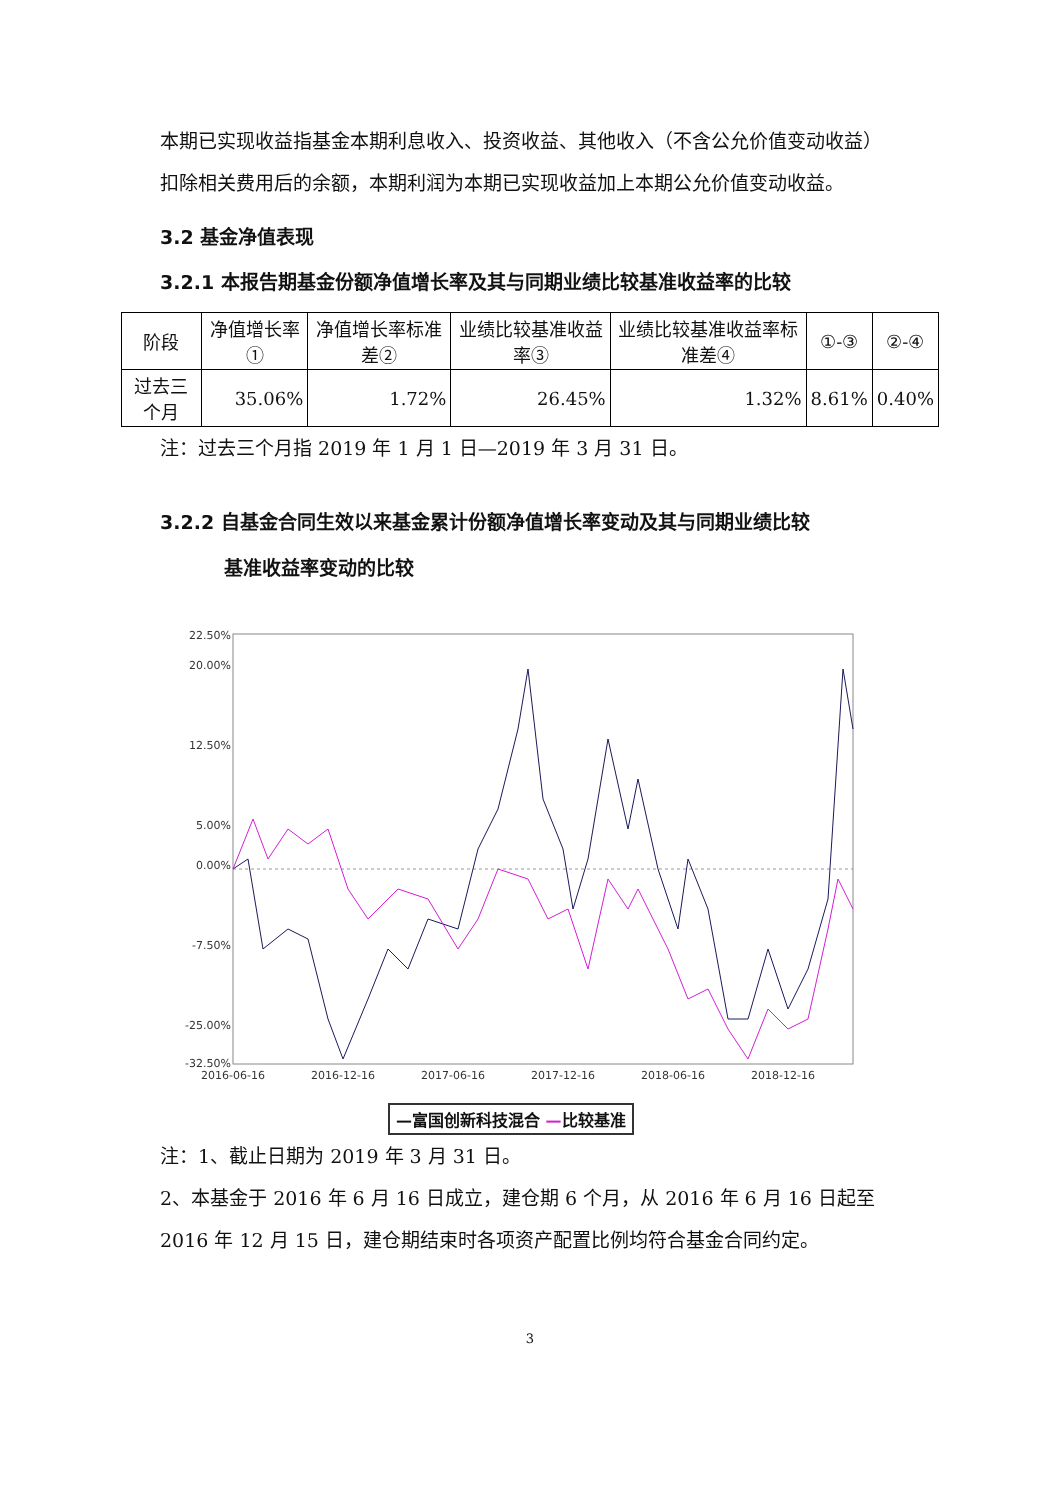本期已实现收益指基金本期利息收入、投资收益、其他收入（不含公允价值变动收益）扣除相关费用后的余额，本期利润为本期已实现收益加上本期公允价值变动收益。
3.2 基金净值表现
3.2.1 本报告期基金份额净值增长率及其与同期业绩比较基准收益率的比较
| 阶段 | 净值增长率① | 净值增长率标准差② | 业绩比较基准收益率③ | 业绩比较基准收益率标准差④ | ①-③ | ②-④ |
| --- | --- | --- | --- | --- | --- | --- |
| 过去三个月 | 35.06% | 1.72% | 26.45% | 1.32% | 8.61% | 0.40% |
注：过去三个月指 2019 年 1 月 1 日—2019 年 3 月 31 日。
3.2.2 自基金合同生效以来基金累计份额净值增长率变动及其与同期业绩比较
基准收益率变动的比较
22.50%
20.00%
12.50%
5.00%
0.00%
-7.50%
-25.00%
-32.50%
2016-06-16
2016-12-16
2017-06-16
2017-12-16
2018-06-16
2018-12-16
—富国创新科技混合 —比较基准
注：1、截止日期为 2019 年 3 月 31 日。
2、本基金于 2016 年 6 月 16 日成立，建仓期 6 个月，从 2016 年 6 月 16 日起至 2016 年 12 月 15 日，建仓期结束时各项资产配置比例均符合基金合同约定。
3